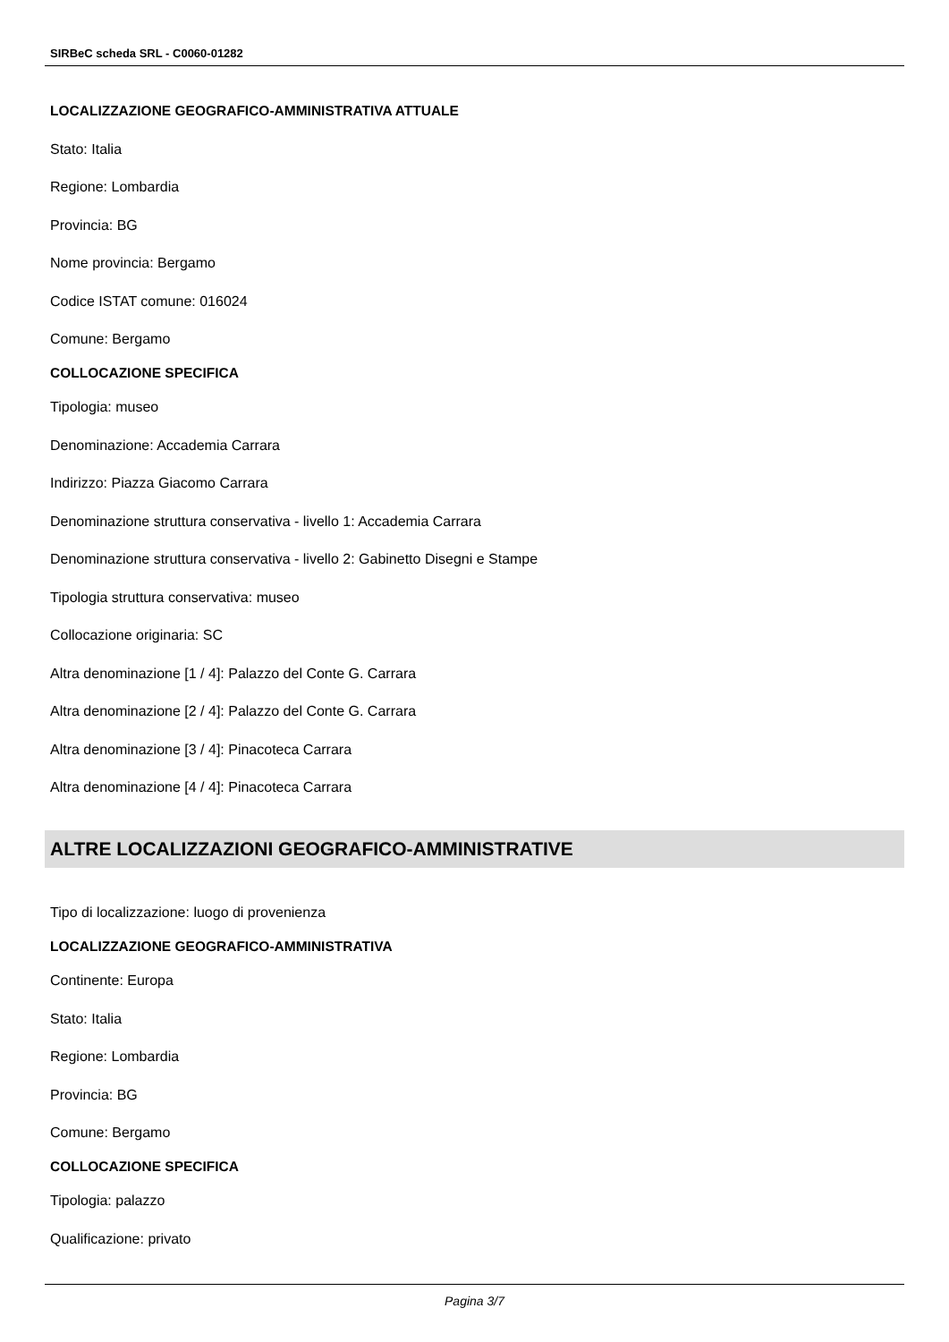SIRBeC scheda SRL - C0060-01282
LOCALIZZAZIONE GEOGRAFICO-AMMINISTRATIVA ATTUALE
Stato: Italia
Regione: Lombardia
Provincia: BG
Nome provincia: Bergamo
Codice ISTAT comune: 016024
Comune: Bergamo
COLLOCAZIONE SPECIFICA
Tipologia: museo
Denominazione: Accademia Carrara
Indirizzo: Piazza Giacomo Carrara
Denominazione struttura conservativa - livello 1: Accademia Carrara
Denominazione struttura conservativa - livello 2: Gabinetto Disegni e Stampe
Tipologia struttura conservativa: museo
Collocazione originaria: SC
Altra denominazione [1 / 4]: Palazzo del Conte G. Carrara
Altra denominazione [2 / 4]: Palazzo del Conte G. Carrara
Altra denominazione [3 / 4]: Pinacoteca Carrara
Altra denominazione [4 / 4]: Pinacoteca Carrara
ALTRE LOCALIZZAZIONI GEOGRAFICO-AMMINISTRATIVE
Tipo di localizzazione: luogo di provenienza
LOCALIZZAZIONE GEOGRAFICO-AMMINISTRATIVA
Continente: Europa
Stato: Italia
Regione: Lombardia
Provincia: BG
Comune: Bergamo
COLLOCAZIONE SPECIFICA
Tipologia: palazzo
Qualificazione: privato
Pagina 3/7